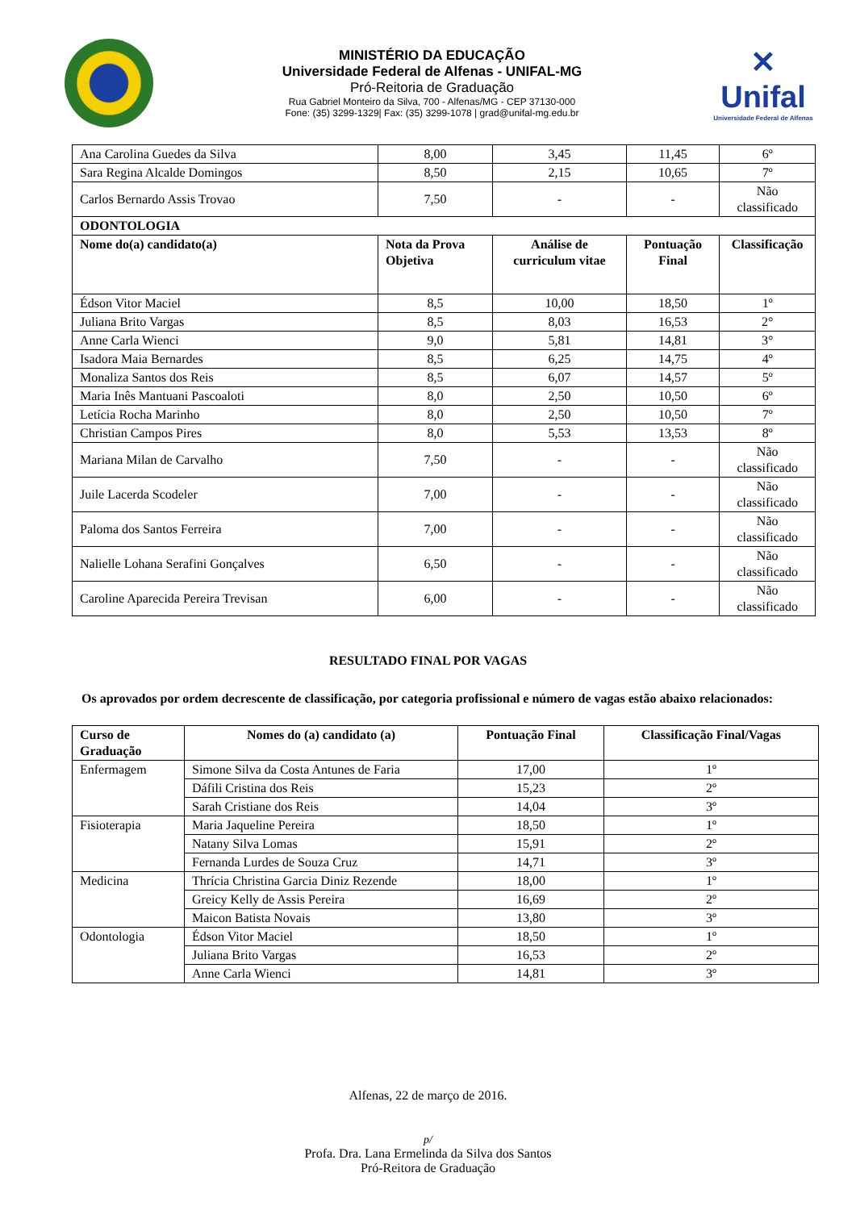MINISTÉRIO DA EDUCAÇÃO
Universidade Federal de Alfenas - UNIFAL-MG
Pró-Reitoria de Graduação
Rua Gabriel Monteiro da Silva, 700 - Alfenas/MG - CEP 37130-000
Fone: (35) 3299-1329| Fax: (35) 3299-1078 | grad@unifal-mg.edu.br
✕
Unifal
Universidade Federal de Alfenas
| Ana Carolina Guedes da Silva | 8,00 | 3,45 | 11,45 | 6º |
| Sara Regina Alcalde Domingos | 8,50 | 2,15 | 10,65 | 7º |
| Carlos Bernardo Assis Trovao | 7,50 | - | - | Não classificado |
| ODONTOLOGIA | | | | |
| Nome do(a) candidato(a) | Nota da Prova Objetiva | Análise de curriculum vitae | Pontuação Final | Classificação |
| Édson Vitor Maciel | 8,5 | 10,00 | 18,50 | 1º |
| Juliana Brito Vargas | 8,5 | 8,03 | 16,53 | 2° |
| Anne Carla Wienci | 9,0 | 5,81 | 14,81 | 3° |
| Isadora Maia Bernardes | 8,5 | 6,25 | 14,75 | 4º |
| Monaliza Santos dos Reis | 8,5 | 6,07 | 14,57 | 5º |
| Maria Inês Mantuani Pascoaloti | 8,0 | 2,50 | 10,50 | 6º |
| Letícia Rocha Marinho | 8,0 | 2,50 | 10,50 | 7º |
| Christian Campos Pires | 8,0 | 5,53 | 13,53 | 8º |
| Mariana Milan de Carvalho | 7,50 | - | - | Não classificado |
| Juile Lacerda Scodeler | 7,00 | - | - | Não classificado |
| Paloma dos Santos Ferreira | 7,00 | - | - | Não classificado |
| Nalielle Lohana Serafini Gonçalves | 6,50 | - | - | Não classificado |
| Caroline Aparecida Pereira Trevisan | 6,00 | - | - | Não classificado |
RESULTADO FINAL POR VAGAS
Os aprovados por ordem decrescente de classificação, por categoria profissional e número de vagas estão abaixo relacionados:
| Curso de Graduação | Nomes do (a) candidato (a) | Pontuação Final | Classificação Final/Vagas |
| --- | --- | --- | --- |
| Enfermagem | Simone Silva da Costa Antunes de Faria | 17,00 | 1º |
| | Dáfili Cristina dos Reis | 15,23 | 2º |
| | Sarah Cristiane dos Reis | 14,04 | 3º |
| Fisioterapia | Maria Jaqueline Pereira | 18,50 | 1º |
| | Natany Silva Lomas | 15,91 | 2º |
| | Fernanda Lurdes de Souza Cruz | 14,71 | 3º |
| Medicina | Thrícia Christina Garcia Diniz Rezende | 18,00 | 1º |
| | Greicy Kelly de Assis Pereira | 16,69 | 2º |
| | Maicon Batista Novais | 13,80 | 3º |
| Odontologia | Édson Vitor Maciel | 18,50 | 1º |
| | Juliana Brito Vargas | 16,53 | 2º |
| | Anne Carla Wienci | 14,81 | 3º |
Alfenas, 22 de março de 2016.
p/
Profa. Dra. Lana Ermelinda da Silva dos Santos
Pró-Reitora de Graduação